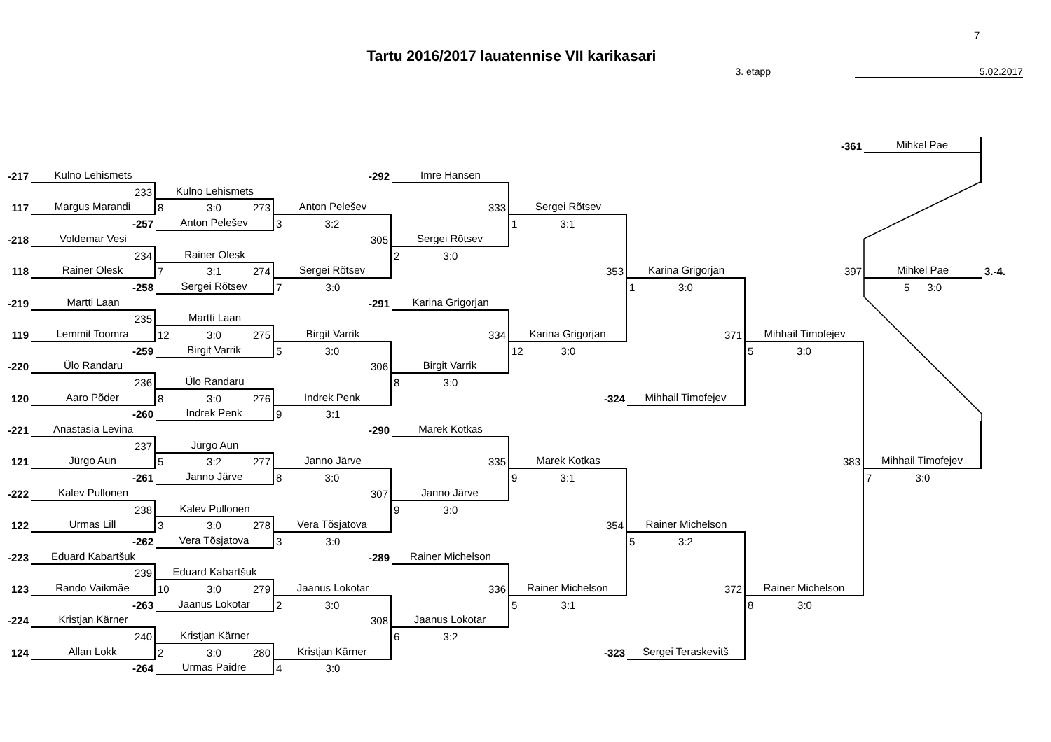7
Tartu 2016/2017 lauatennise VII karikasari
3. etapp 5.02.2017
| | | | | | | | -361 | Mihkel Pae | |
| -217 | Kulno Lehismets | | -292 | Imre Hansen | | | | | |
| | 233 | Kulno Lehismets | | | | | | | |
| 117 | Margus Marandi | 8 3:0 273 | Anton Pelešev | 333 | Sergei Rõtsev | | | | |
| | -257 | Anton Pelešev | 3 3:2 | | 1 3:1 | | | | |
| -218 | Voldemar Vesi | | 305 | Sergei Rõtsev | | | | | |
| | 234 | Rainer Olesk | | 2 3:0 | | | | | |
| 118 | Rainer Olesk | 7 3:1 274 | Sergei Rõtsev | | 353 | Karina Grigorjan | 397 | Mihkel Pae | 3.-4. |
| | -258 | Sergei Rõtsev | 7 3:0 | | | 1 3:0 | | 5 3:0 | |
| -219 | Martti Laan | | -291 | Karina Grigorjan | | | | | |
| | 235 | Martti Laan | | | | | | | |
| 119 | Lemmit Toomra | 12 3:0 275 | Birgit Varrik | 334 | Karina Grigorjan | 371 | Mihhail Timofejev | | |
| | -259 | Birgit Varrik | 5 3:0 | | 12 3:0 | | 5 3:0 | | |
| -220 | Ülo Randaru | | 306 | Birgit Varrik | | | | | |
| | 236 | Ülo Randaru | | 8 3:0 | | | | | |
| 120 | Aaro Põder | 8 3:0 276 | Indrek Penk | | -324 | Mihhail Timofejev | | | |
| | -260 | Indrek Penk | 9 3:1 | | | | | | |
| -221 | Anastasia Levina | | -290 | Marek Kotkas | | | | | |
| | 237 | Jürgo Aun | | | | | | | |
| 121 | Jürgo Aun | 5 3:2 277 | Janno Järve | 335 | Marek Kotkas | | 383 | Mihhail Timofejev | |
| | -261 | Janno Järve | 8 3:0 | | 9 3:1 | | | 7 3:0 | |
| -222 | Kalev Pullonen | | 307 | Janno Järve | | | | | |
| | 238 | Kalev Pullonen | | 9 3:0 | | | | | |
| 122 | Urmas Lill | 3 3:0 278 | Vera Tõsjatova | | 354 | Rainer Michelson | | | |
| | -262 | Vera Tõsjatova | 3 3:0 | | | 5 3:2 | | | |
| -223 | Eduard Kabartšuk | | -289 | Rainer Michelson | | | | | |
| | 239 | Eduard Kabartšuk | | | | | | | |
| 123 | Rando Vaikmäe | 10 3:0 279 | Jaanus Lokotar | 336 | Rainer Michelson | 372 | Rainer Michelson | | |
| | -263 | Jaanus Lokotar | 2 3:0 | | 5 3:1 | | 8 3:0 | | |
| -224 | Kristjan Kärner | | 308 | Jaanus Lokotar | | | | | |
| | 240 | Kristjan Kärner | | 6 3:2 | | | | | |
| 124 | Allan Lokk | 2 3:0 280 | Kristjan Kärner | | -323 | Sergei Teraskevitš | | | |
| | -264 | Urmas Paidre | 4 3:0 | | | | | | |